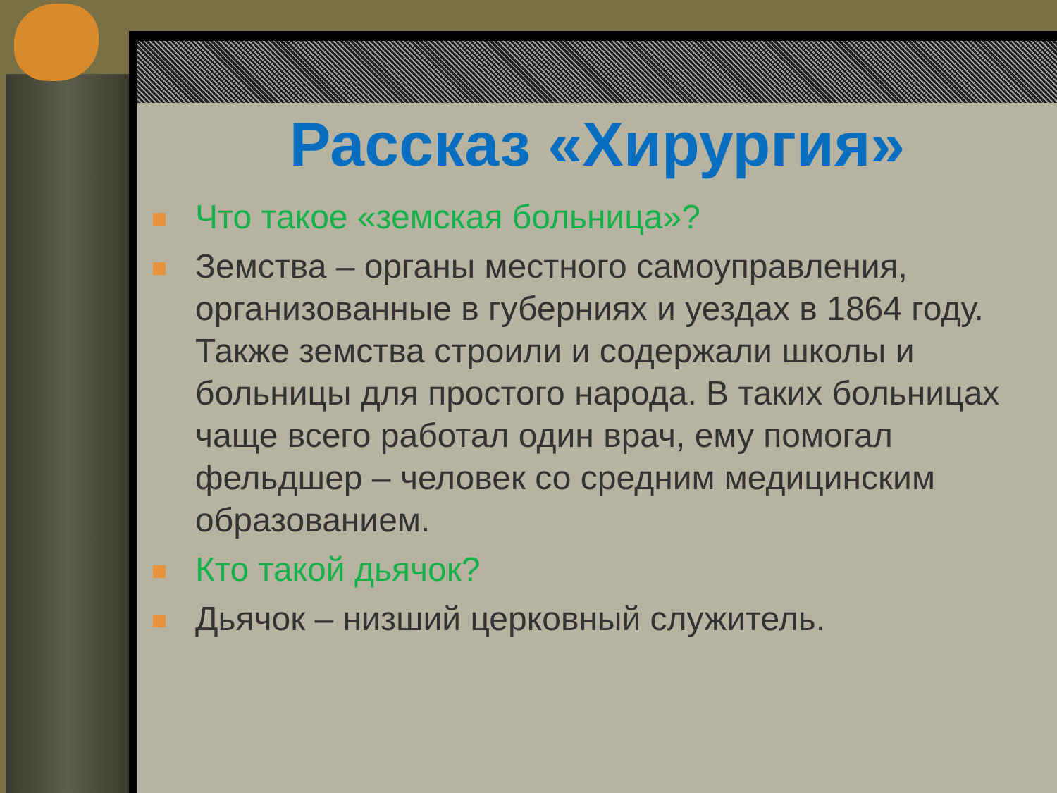Рассказ «Хирургия»
Что такое «земская больница»?
Земства – органы местного самоуправления, организованные в губерниях и уездах в 1864 году. Также земства строили и содержали школы и больницы для простого народа. В таких больницах чаще всего работал один врач, ему помогал фельдшер – человек со средним медицинским образованием.
Кто такой дьячок?
Дьячок – низший церковный служитель.